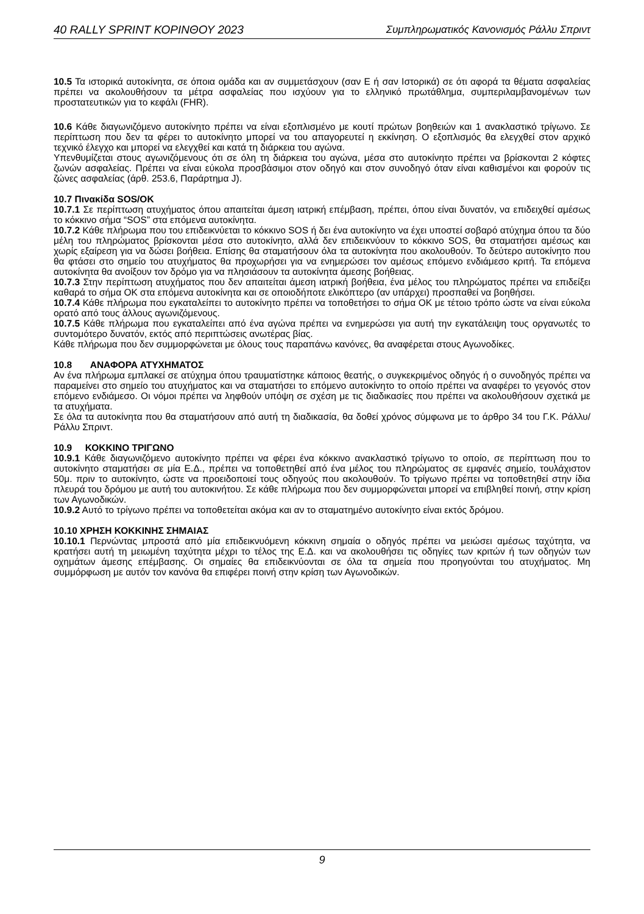40 RALLY SPRINT ΚΟΡΙΝΘΟΥ 2023 Συμπληρωματικός Κανονισμός Ράλλυ Σπριντ
10.5 Τα ιστορικά αυτοκίνητα, σε όποια ομάδα και αν συμμετάσχουν (σαν Ε ή σαν Ιστορικά) σε ότι αφορά τα θέματα ασφαλείας πρέπει να ακολουθήσουν τα μέτρα ασφαλείας που ισχύουν για το ελληνικό πρωτάθλημα, συμπεριλαμβανομένων των προστατευτικών για το κεφάλι (FHR).
10.6 Κάθε διαγωνιζόμενο αυτοκίνητο πρέπει να είναι εξοπλισμένο με κουτί πρώτων βοηθειών και 1 ανακλαστικό τρίγωνο. Σε περίπτωση που δεν τα φέρει το αυτοκίνητο μπορεί να του απαγορευτεί η εκκίνηση. Ο εξοπλισμός θα ελεγχθεί στον αρχικό τεχνικό έλεγχο και μπορεί να ελεγχθεί και κατά τη διάρκεια του αγώνα.
Υπενθυμίζεται στους αγωνιζόμενους ότι σε όλη τη διάρκεια του αγώνα, μέσα στο αυτοκίνητο πρέπει να βρίσκονται 2 κόφτες ζωνών ασφαλείας. Πρέπει να είναι εύκολα προσβάσιμοι στον οδηγό και στον συνοδηγό όταν είναι καθισμένοι και φορούν τις ζώνες ασφαλείας (άρθ. 253.6, Παράρτημα J).
10.7 Πινακίδα SOS/OK
10.7.1 Σε περίπτωση ατυχήματος όπου απαιτείται άμεση ιατρική επέμβαση, πρέπει, όπου είναι δυνατόν, να επιδειχθεί αμέσως το κόκκινο σήμα “SOS” στα επόμενα αυτοκίνητα.
10.7.2 Κάθε πλήρωμα που του επιδεικνύεται το κόκκινο SOS ή δει ένα αυτοκίνητο να έχει υποστεί σοβαρό ατύχημα όπου τα δύο μέλη του πληρώματος βρίσκονται μέσα στο αυτοκίνητο, αλλά δεν επιδεικνύουν το κόκκινο SOS, θα σταματήσει αμέσως και χωρίς εξαίρεση για να δώσει βοήθεια. Επίσης θα σταματήσουν όλα τα αυτοκίνητα που ακολουθούν. Το δεύτερο αυτοκίνητο που θα φτάσει στο σημείο του ατυχήματος θα προχωρήσει για να ενημερώσει τον αμέσως επόμενο ενδιάμεσο κριτή. Τα επόμενα αυτοκίνητα θα ανοίξουν τον δρόμο για να πλησιάσουν τα αυτοκίνητα άμεσης βοήθειας.
10.7.3 Στην περίπτωση ατυχήματος που δεν απαιτείται άμεση ιατρική βοήθεια, ένα μέλος του πληρώματος πρέπει να επιδείξει καθαρά το σήμα ΟΚ στα επόμενα αυτοκίνητα και σε οποιοδήποτε ελικόπτερο (αν υπάρχει) προσπαθεί να βοηθήσει.
10.7.4 Κάθε πλήρωμα που εγκαταλείπει το αυτοκίνητο πρέπει να τοποθετήσει το σήμα ΟΚ με τέτοιο τρόπο ώστε να είναι εύκολα ορατό από τους άλλους αγωνιζόμενους.
10.7.5 Κάθε πλήρωμα που εγκαταλείπει από ένα αγώνα πρέπει να ενημερώσει για αυτή την εγκατάλειψη τους οργανωτές το συντομότερο δυνατόν, εκτός από περιπτώσεις ανωτέρας βίας.
Κάθε πλήρωμα που δεν συμμορφώνεται με όλους τους παραπάνω κανόνες, θα αναφέρεται στους Αγωνοδίκες.
10.8 ΑΝΑΦΟΡΑ ΑΤΥΧΗΜΑΤΟΣ
Αν ένα πλήρωμα εμπλακεί σε ατύχημα όπου τραυματίστηκε κάποιος θεατής, ο συγκεκριμένος οδηγός ή ο συνοδηγός πρέπει να παραμείνει στο σημείο του ατυχήματος και να σταματήσει το επόμενο αυτοκίνητο το οποίο πρέπει να αναφέρει το γεγονός στον επόμενο ενδιάμεσο. Οι νόμοι πρέπει να ληφθούν υπόψη σε σχέση με τις διαδικασίες που πρέπει να ακολουθήσουν σχετικά με τα ατυχήματα.
Σε όλα τα αυτοκίνητα που θα σταματήσουν από αυτή τη διαδικασία, θα δοθεί χρόνος σύμφωνα με το άρθρο 34 του Γ.Κ. Ράλλυ/Ράλλυ Σπριντ.
10.9 ΚΟΚΚΙΝΟ ΤΡΙΓΩΝΟ
10.9.1 Κάθε διαγωνιζόμενο αυτοκίνητο πρέπει να φέρει ένα κόκκινο ανακλαστικό τρίγωνο το οποίο, σε περίπτωση που το αυτοκίνητο σταματήσει σε μία Ε.Δ., πρέπει να τοποθετηθεί από ένα μέλος του πληρώματος σε εμφανές σημείο, τουλάχιστον 50μ. πριν το αυτοκίνητο, ώστε να προειδοποιεί τους οδηγούς που ακολουθούν. Το τρίγωνο πρέπει να τοποθετηθεί στην ίδια πλευρά του δρόμου με αυτή του αυτοκινήτου. Σε κάθε πλήρωμα που δεν συμμορφώνεται μπορεί να επιβληθεί ποινή, στην κρίση των Αγωνοδικών.
10.9.2 Αυτό το τρίγωνο πρέπει να τοποθετείται ακόμα και αν το σταματημένο αυτοκίνητο είναι εκτός δρόμου.
10.10 ΧΡΗΣΗ ΚΟΚΚΙΝΗΣ ΣΗΜΑΙΑΣ
10.10.1 Περνώντας μπροστά από μία επιδεικνυόμενη κόκκινη σημαία ο οδηγός πρέπει να μειώσει αμέσως ταχύτητα, να κρατήσει αυτή τη μειωμένη ταχύτητα μέχρι το τέλος της Ε.Δ. και να ακολουθήσει τις οδηγίες των κριτών ή των οδηγών των οχημάτων άμεσης επέμβασης. Οι σημαίες θα επιδεικνύονται σε όλα τα σημεία που προηγούνται του ατυχήματος. Μη συμμόρφωση με αυτόν τον κανόνα θα επιφέρει ποινή στην κρίση των Αγωνοδικών.
9